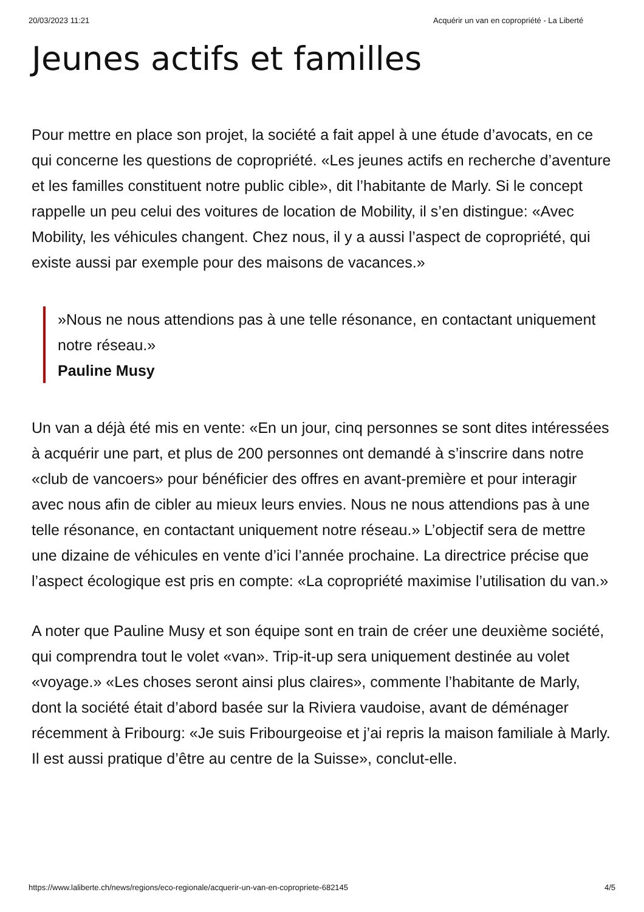20/03/2023 11:21 Acquérir un van en copropriété - La Liberté
Jeunes actifs et familles
Pour mettre en place son projet, la société a fait appel à une étude d’avocats, en ce qui concerne les questions de copropriété. «Les jeunes actifs en recherche d’aventure et les familles constituent notre public cible», dit l’habitante de Marly. Si le concept rappelle un peu celui des voitures de location de Mobility, il s’en distingue: «Avec Mobility, les véhicules changent. Chez nous, il y a aussi l’aspect de copropriété, qui existe aussi par exemple pour des maisons de vacances.»
»Nous ne nous attendions pas à une telle résonance, en contactant uniquement notre réseau.»
Pauline Musy
Un van a déjà été mis en vente: «En un jour, cinq personnes se sont dites intéressées à acquérir une part, et plus de 200 personnes ont demandé à s’inscrire dans notre «club de vancoers» pour bénéficier des offres en avant-première et pour interagir avec nous afin de cibler au mieux leurs envies. Nous ne nous attendions pas à une telle résonance, en contactant uniquement notre réseau.» L’objectif sera de mettre une dizaine de véhicules en vente d’ici l’année prochaine. La directrice précise que l’aspect écologique est pris en compte: «La copropriété maximise l’utilisation du van.»
A noter que Pauline Musy et son équipe sont en train de créer une deuxième société, qui comprendra tout le volet «van». Trip-it-up sera uniquement destinée au volet «voyage.» «Les choses seront ainsi plus claires», commente l’habitante de Marly, dont la société était d’abord basée sur la Riviera vaudoise, avant de déménager récemment à Fribourg: «Je suis Fribourgeoise et j’ai repris la maison familiale à Marly. Il est aussi pratique d’être au centre de la Suisse», conclut-elle.
https://www.laliberte.ch/news/regions/eco-regionale/acquerir-un-van-en-copropriete-682145 4/5